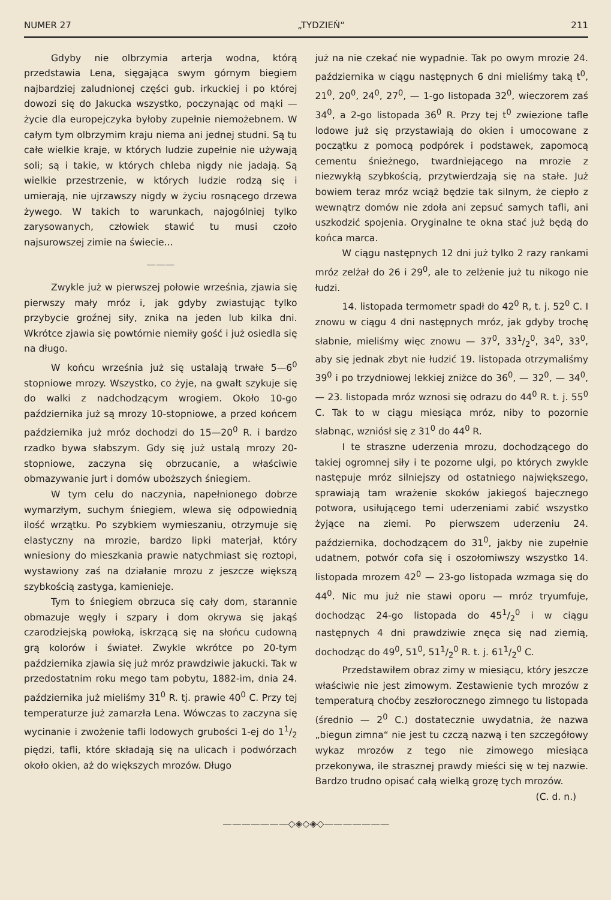NUMER 27 „TYDZIEŃ“211
Gdyby nie olbrzymia arterja wodna, którą przedstawia Lena, sięgająca swym górnym biegiem najbardziej zaludnionej części gub. irkuckiej i po której dowozi się do Jakucka wszystko, poczynając od mąki — życie dla europejczyka byłoby zupełnie niemożebnem. W całym tym olbrzymim kraju niema ani jednej studni. Są tu całe wielkie kraje, w których ludzie zupełnie nie używają soli; są i takie, w których chleba nigdy nie jadają. Są wielkie przestrzenie, w których ludzie rodzą się i umierają, nie ujrzawszy nigdy w życiu rosnącego drzewa żywego. W takich to warunkach, najogólniej tylko zarysowanych, człowiek stawić tu musi czoło najsurowszej zimie na świecie...
———
Zwykle już w pierwszej połowie września, zjawia się pierwszy mały mróz i, jak gdyby zwiastując tylko przybycie groźnej siły, znika na jeden lub kilka dni. Wkrótce zjawia się powtórnie niemiły gość i już osiedla się na długo.
W końcu września już się ustalają trwałe 5—6<sup>0</sup> stopniowe mrozy. Wszystko, co żyje, na gwałt szykuje się do walki z nadchodzącym wrogiem. Około 10-go października już są mrozy 10-stopniowe, a przed końcem października już mróz dochodzi do 15—20<sup>0</sup> R. i bardzo rzadko bywa słabszym. Gdy się już ustalą mrozy 20-stopniowe, zaczyna się obrzucanie, a właściwie obmazywanie jurt i domów uboższych śniegiem.
W tym celu do naczynia, napełnionego dobrze wymarzłym, suchym śniegiem, wlewa się odpowiednią ilość wrzątku. Po szybkiem wymieszaniu, otrzymuje się elastyczny na mrozie, bardzo lipki materjał, który wniesiony do mieszkania prawie natychmiast się roztopi, wystawiony zaś na działanie mrozu z jeszcze większą szybkością zastyga, kamienieje.
Tym to śniegiem obrzuca się cały dom, starannie obmazuje węgły i szpary i dom okrywa się jakąś czarodziejską powłoką, iskrzącą się na słońcu cudowną grą kolorów i świateł. Zwykle wkrótce po 20-tym października zjawia się już mróz prawdziwie jakucki. Tak w przedostatnim roku mego tam pobytu, 1882-im, dnia 24. października już mieliśmy 31<sup>0</sup> R. tj. prawie 40<sup>0</sup> C. Przy tej temperaturze już zamarzła Lena. Wówczas to zaczyna się wycinanie i zwożenie tafli lodowych grubości 1-ej do 11/2 piędzi, tafli, które składają się na ulicach i podwórzach około okien, aż do większych mrozów. Długo
już na nie czekać nie wypadnie. Tak po owym mrozie 24. października w ciągu następnych 6 dni mieliśmy taką t<sup>0</sup>, 21<sup>0</sup>, 20<sup>0</sup>, 24<sup>0</sup>, 27<sup>0</sup>, — 1-go listopada 32<sup>0</sup>, wieczorem zaś 34<sup>0</sup>, a 2-go listopada 36<sup>0</sup> R. Przy tej t<sup>0</sup> zwiezione tafle lodowe już się przystawiają do okien i umocowane z początku z pomocą podpórek i podstawek, zapomocą cementu śnieżnego, twardniejącego na mrozie z niezwykłą szybkością, przytwierdzają się na stałe. Już bowiem teraz mróz wciąż będzie tak silnym, że ciepło z wewnątrz domów nie zdoła ani zepsuć samych tafli, ani uszkodzić spojenia. Oryginalne te okna stać już będą do końca marca.
W ciągu następnych 12 dni już tylko 2 razy rankami mróz zelżał do 26 i 29<sup>0</sup>, ale to zelżenie już tu nikogo nie łudzi.
14. listopada termometr spadł do 42<sup>0</sup> R, t. j. 52<sup>0</sup> C. I znowu w ciągu 4 dni następnych mróz, jak gdyby trochę słabnie, mieliśmy więc znowu — 37<sup>0</sup>, 331/2<sup>0</sup>, 34<sup>0</sup>, 33<sup>0</sup>, aby się jednak zbyt nie łudzić 19. listopada otrzymaliśmy 39<sup>0</sup> i po trzydniowej lekkiej zniżce do 36<sup>0</sup>, — 32<sup>0</sup>, — 34<sup>0</sup>, — 23. listopada mróz wznosi się odrazu do 44<sup>0</sup> R. t. j. 55<sup>0</sup> C. Tak to w ciągu miesiąca mróz, niby to pozornie słabnąc, wzniósł się z 31<sup>0</sup> do 44<sup>0</sup> R.
I te straszne uderzenia mrozu, dochodzącego do takiej ogromnej siły i te pozorne ulgi, po których zwykle następuje mróz silniejszy od ostatniego największego, sprawiają tam wrażenie skoków jakiegoś bajecznego potwora, usiłującego temi uderzeniami zabić wszystko żyjące na ziemi. Po pierwszem uderzeniu 24. października, dochodzącem do 31<sup>0</sup>, jakby nie zupełnie udatnem, potwór cofa się i oszołomiwszy wszystko 14. listopada mrozem 42<sup>0</sup> — 23-go listopada wzmaga się do 44<sup>0</sup>. Nic mu już nie stawi oporu — mróz tryumfuje, dochodząc 24-go listopada do 451/2<sup>0</sup> i w ciągu następnych 4 dni prawdziwie znęca się nad ziemią, dochodząc do 49<sup>0</sup>, 51<sup>0</sup>, 511/2<sup>0</sup> R. t. j. 611/2<sup>0</sup> C.
Przedstawiłem obraz zimy w miesiącu, który jeszcze właściwie nie jest zimowym. Zestawienie tych mrozów z temperaturą choćby zeszłorocznego zimnego tu listopada (średnio — 2<sup>0</sup> C.) dostatecznie uwydatnia, że nazwa „biegun zimna“ nie jest tu czczą nazwą i ten szczegółowy wykaz mrozów z tego nie zimowego miesiąca przekonywa, ile strasznej prawdy mieści się w tej nazwie. Bardzo trudno opisać całą wielką grozę tych mrozów.
(C. d. n.)
———————◇◈◇◈◇———————